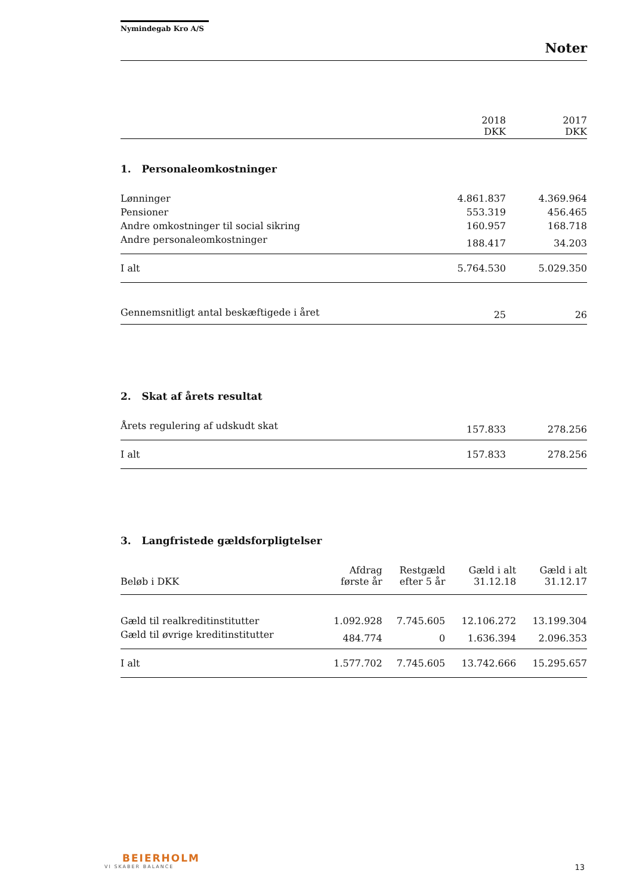Nymindegab Kro A/S
Noter
| | 2018 DKK | 2017 DKK |
| --- | --- | --- |
1. Personaleomkostninger
| Lønninger | 4.861.837 | 4.369.964 |
| Pensioner | 553.319 | 456.465 |
| Andre omkostninger til social sikring | 160.957 | 168.718 |
| Andre personaleomkostninger | 188.417 | 34.203 |
| I alt | 5.764.530 | 5.029.350 |
| Gennemsnitligt antal beskæftigede i året | 25 | 26 |
2. Skat af årets resultat
| Årets regulering af udskudt skat | 157.833 | 278.256 |
| I alt | 157.833 | 278.256 |
3. Langfristede gældsforpligtelser
| Beløb i DKK | Afdrag første år | Restgæld efter 5 år | Gæld i alt 31.12.18 | Gæld i alt 31.12.17 |
| --- | --- | --- | --- | --- |
| Gæld til realkreditinstitutter | 1.092.928 | 7.745.605 | 12.106.272 | 13.199.304 |
| Gæld til øvrige kreditinstitutter | 484.774 | 0 | 1.636.394 | 2.096.353 |
| I alt | 1.577.702 | 7.745.605 | 13.742.666 | 15.295.657 |
BEIERHOLM
VI SKABER BALANCE
13